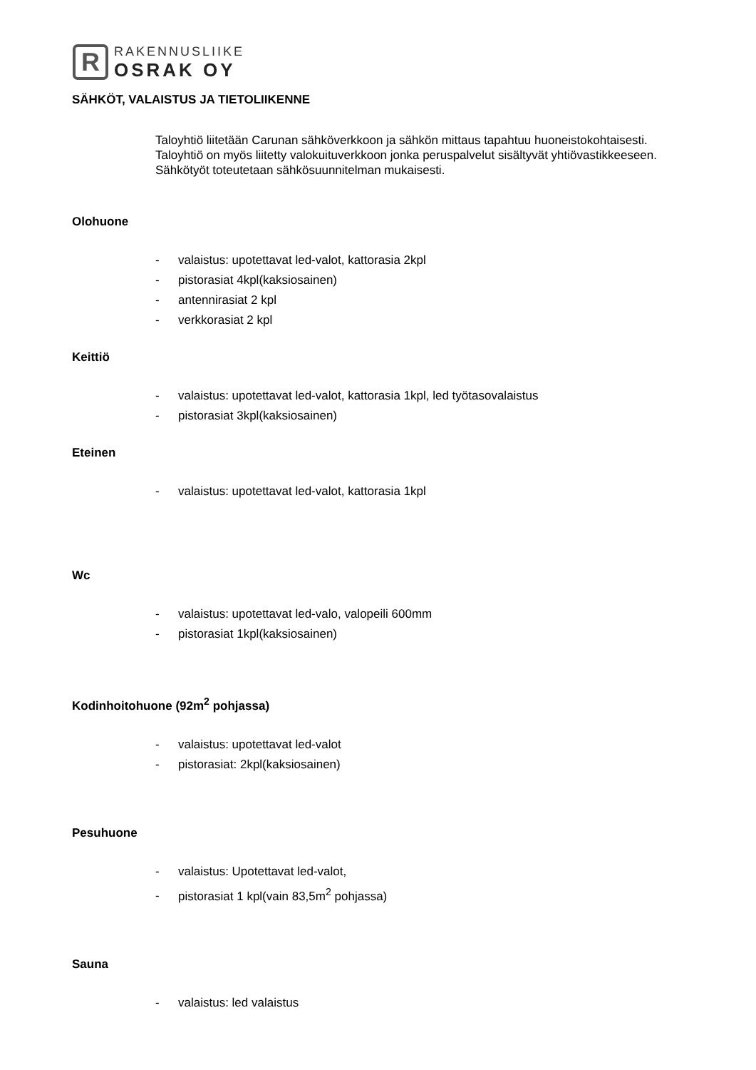R
RAKENNUSLIIKE
OSRAK OY
SÄHKÖT, VALAISTUS JA TIETOLIIKENNE
Taloyhtiö liitetään Carunan sähköverkkoon ja sähkön mittaus tapahtuu huoneistokohtaisesti.
Taloyhtiö on myös liitetty valokuituverkkoon jonka peruspalvelut sisältyvät yhtiövastikkeeseen.
Sähkötyöt toteutetaan sähkösuunnitelman mukaisesti.
Olohuone
- valaistus: upotettavat led-valot, kattorasia 2kpl
- pistorasiat 4kpl(kaksiosainen)
- antennirasiat 2 kpl
- verkkorasiat 2 kpl
Keittiö
- valaistus: upotettavat led-valot, kattorasia 1kpl, led työtasovalaistus
- pistorasiat 3kpl(kaksiosainen)
Eteinen
- valaistus: upotettavat led-valot, kattorasia 1kpl
Wc
- valaistus: upotettavat led-valo, valopeili 600mm
- pistorasiat 1kpl(kaksiosainen)
Kodinhoitohuone (92m<sup>2</sup> pohjassa)
- valaistus: upotettavat led-valot
- pistorasiat: 2kpl(kaksiosainen)
Pesuhuone
- valaistus: Upotettavat led-valot,
- pistorasiat 1 kpl(vain 83,5m<sup>2</sup> pohjassa)
Sauna
- valaistus: led valaistus